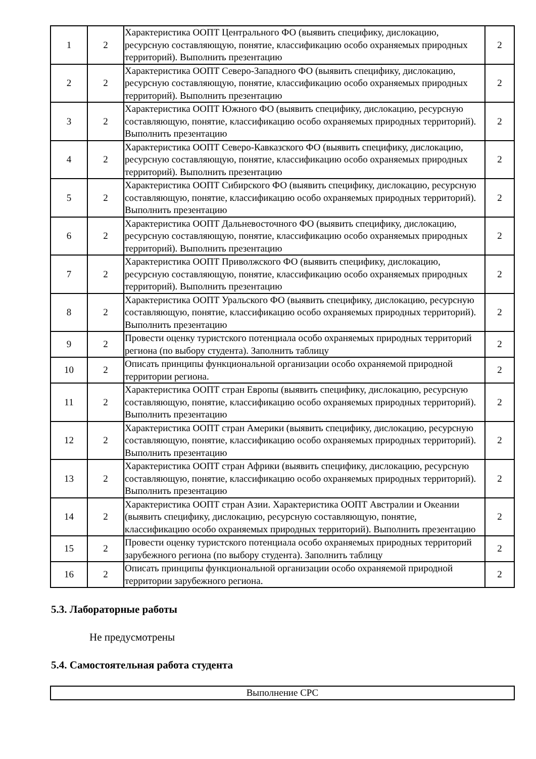| 1 | 2 | Характеристика ООПТ Центрального ФО (выявить специфику, дислокацию, ресурсную составляющую, понятие, классификацию особо охраняемых природных территорий). Выполнить презентацию | 2 |
| 2 | 2 | Характеристика ООПТ Северо-Западного ФО (выявить специфику, дислокацию, ресурсную составляющую, понятие, классификацию особо охраняемых природных территорий). Выполнить презентацию | 2 |
| 3 | 2 | Характеристика ООПТ Южного ФО (выявить специфику, дислокацию, ресурсную составляющую, понятие, классификацию особо охраняемых природных территорий). Выполнить презентацию | 2 |
| 4 | 2 | Характеристика ООПТ Северо-Кавказского ФО (выявить специфику, дислокацию, ресурсную составляющую, понятие, классификацию особо охраняемых природных территорий). Выполнить презентацию | 2 |
| 5 | 2 | Характеристика ООПТ Сибирского ФО (выявить специфику, дислокацию, ресурсную составляющую, понятие, классификацию особо охраняемых природных территорий). Выполнить презентацию | 2 |
| 6 | 2 | Характеристика ООПТ Дальневосточного ФО (выявить специфику, дислокацию, ресурсную составляющую, понятие, классификацию особо охраняемых природных территорий). Выполнить презентацию | 2 |
| 7 | 2 | Характеристика ООПТ Приволжского ФО (выявить специфику, дислокацию, ресурсную составляющую, понятие, классификацию особо охраняемых природных территорий). Выполнить презентацию | 2 |
| 8 | 2 | Характеристика ООПТ Уральского ФО (выявить специфику, дислокацию, ресурсную составляющую, понятие, классификацию особо охраняемых природных территорий). Выполнить презентацию | 2 |
| 9 | 2 | Провести оценку туристского потенциала особо охраняемых природных территорий региона (по выбору студента). Заполнить таблицу | 2 |
| 10 | 2 | Описать принципы функциональной организации особо охраняемой природной территории региона. | 2 |
| 11 | 2 | Характеристика ООПТ стран Европы (выявить специфику, дислокацию, ресурсную составляющую, понятие, классификацию особо охраняемых природных территорий). Выполнить презентацию | 2 |
| 12 | 2 | Характеристика ООПТ стран Америки (выявить специфику, дислокацию, ресурсную составляющую, понятие, классификацию особо охраняемых природных территорий). Выполнить презентацию | 2 |
| 13 | 2 | Характеристика ООПТ стран Африки (выявить специфику, дислокацию, ресурсную составляющую, понятие, классификацию особо охраняемых природных территорий). Выполнить презентацию | 2 |
| 14 | 2 | Характеристика ООПТ стран Азии. Характеристика ООПТ Австралии и Океании (выявить специфику, дислокацию, ресурсную составляющую, понятие, классификацию особо охраняемых природных территорий). Выполнить презентацию | 2 |
| 15 | 2 | Провести оценку туристского потенциала особо охраняемых природных территорий зарубежного региона (по выбору студента). Заполнить таблицу | 2 |
| 16 | 2 | Описать принципы функциональной организации особо охраняемой природной территории зарубежного региона. | 2 |
5.3. Лабораторные работы
Не предусмотрены
5.4. Самостоятельная работа студента
| Выполнение СРС |